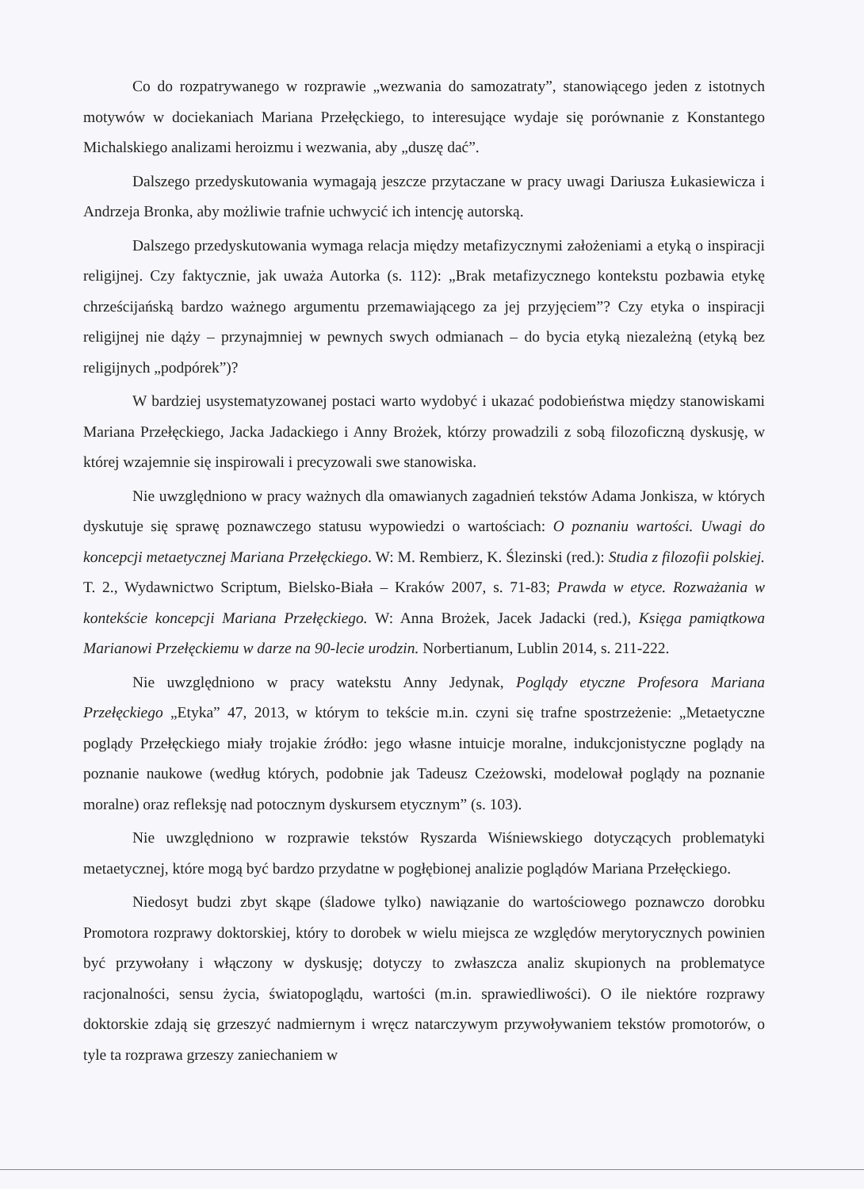Co do rozpatrywanego w rozprawie „wezwania do samozatraty”, stanowiącego jeden z istotnych motywów w dociekaniach Mariana Przełęckiego, to interesujące wydaje się porównanie z Konstantego Michalskiego analizami heroizmu i wezwania, aby „duszę dać”.
Dalszego przedyskutowania wymagają jeszcze przytaczane w pracy uwagi Dariusza Łukasiewicza i Andrzeja Bronka, aby możliwie trafnie uchwycić ich intencję autorską.
Dalszego przedyskutowania wymaga relacja między metafizycznymi założeniami a etyką o inspiracji religijnej. Czy faktycznie, jak uważa Autorka (s. 112): „Brak metafizycznego kontekstu pozbawia etykę chrześcijańską bardzo ważnego argumentu przemawiającego za jej przyjęciem”? Czy etyka o inspiracji religijnej nie dąży – przynajmniej w pewnych swych odmianach – do bycia etyką niezależną (etyką bez religijnych „podpórek”)?
W bardziej usystematyzowanej postaci warto wydobyć i ukazać podobieństwa między stanowiskami Mariana Przełęckiego, Jacka Jadackiego i Anny Brożek, którzy prowadzili z sobą filozoficzną dyskusję, w której wzajemnie się inspirowali i precyzowali swe stanowiska.
Nie uwzględniono w pracy ważnych dla omawianych zagadnień tekstów Adama Jonkisza, w których dyskutuje się sprawę poznawczego statusu wypowiedzi o wartościach: O poznaniu wartości. Uwagi do koncepcji metaetycznej Mariana Przełęckiego. W: M. Rembierz, K. Ślezinski (red.): Studia z filozofii polskiej. T. 2., Wydawnictwo Scriptum, Bielsko-Biała – Kraków 2007, s. 71-83; Prawda w etyce. Rozważania w kontekście koncepcji Mariana Przełęckiego. W: Anna Brożek, Jacek Jadacki (red.), Księga pamiątkowa Marianowi Przełęckiemu w darze na 90-lecie urodzin. Norbertianum, Lublin 2014, s. 211-222.
Nie uwzględniono w pracy watekstu Anny Jedynak, Poglądy etyczne Profesora Mariana Przełęckiego „Etyka” 47, 2013, w którym to tekście m.in. czyni się trafne spostrzeżenie: „Metaetyczne poglądy Przełęckiego miały trojakie źródło: jego własne intuicje moralne, indukcjonistyczne poglądy na poznanie naukowe (według których, podobnie jak Tadeusz Czeżowski, modelował poglądy na poznanie moralne) oraz refleksję nad potocznym dyskursem etycznym” (s. 103).
Nie uwzględniono w rozprawie tekstów Ryszarda Wiśniewskiego dotyczących problematyki metaetycznej, które mogą być bardzo przydatne w pogłębionej analizie poglądów Mariana Przełęckiego.
Niedosyt budzi zbyt skąpe (śladowe tylko) nawiązanie do wartościowego poznawczo dorobku Promotora rozprawy doktorskiej, który to dorobek w wielu miejsca ze względów merytorycznych powinien być przywołany i włączony w dyskusję; dotyczy to zwłaszcza analiz skupionych na problematyce racjonalności, sensu życia, światopoglądu, wartości (m.in. sprawiedliwości). O ile niektóre rozprawy doktorskie zdają się grzeszyć nadmiernym i wręcz natarczywym przywoływaniem tekstów promotorów, o tyle ta rozprawa grzeszy zaniechaniem w